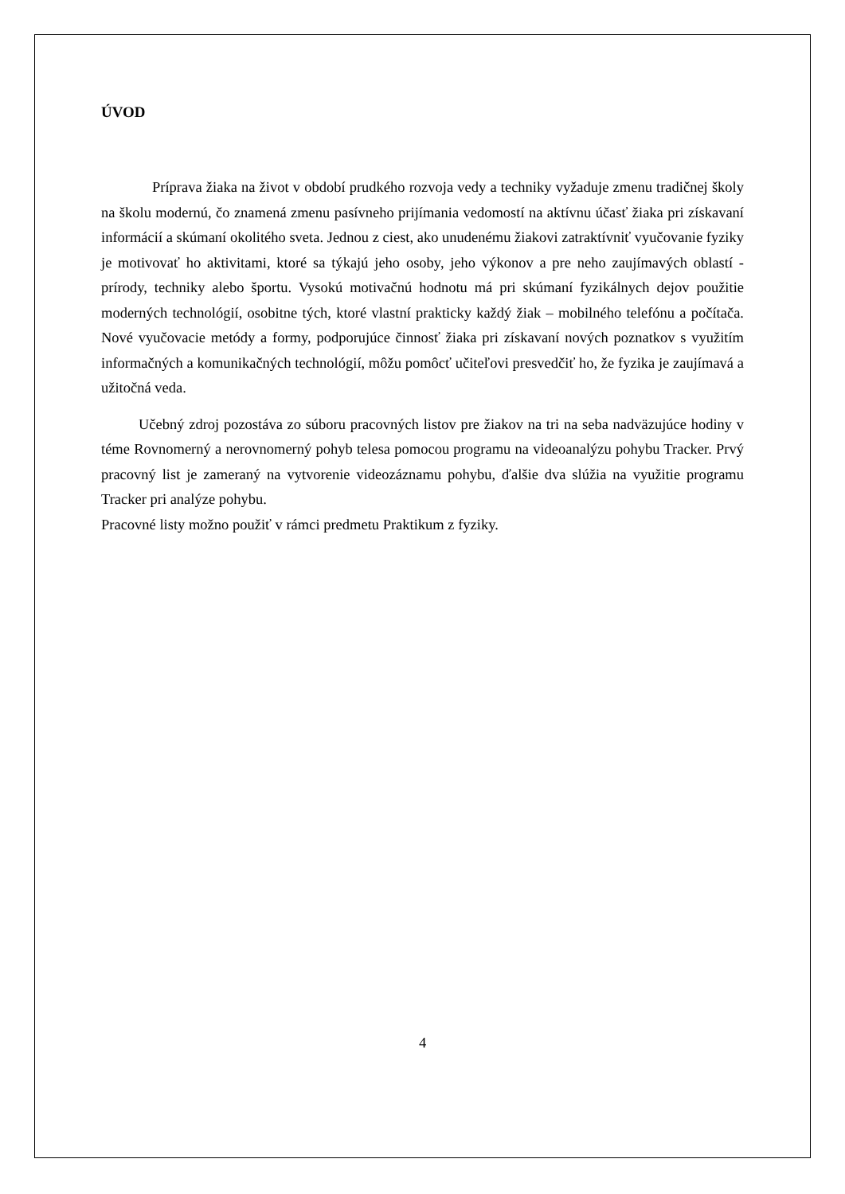ÚVOD
Príprava žiaka na život v období prudkého rozvoja vedy a techniky vyžaduje zmenu tradičnej školy na školu modernú, čo znamená zmenu pasívneho prijímania vedomostí na aktívnu účasť žiaka pri získavaní informácií a skúmaní okolitého sveta. Jednou z ciest, ako unudenému žiakovi zatraktívniť vyučovanie fyziky je motivovať ho aktivitami, ktoré sa týkajú jeho osoby, jeho výkonov a pre neho zaujímavých oblastí - prírody, techniky alebo športu. Vysokú motivačnú hodnotu má pri skúmaní fyzikálnych dejov použitie moderných technológií, osobitne tých, ktoré vlastní prakticky každý žiak – mobilného telefónu a počítača. Nové vyučovacie metódy a formy, podporujúce činnosť žiaka pri získavaní nových poznatkov s využitím informačných a komunikačných technológií, môžu pomôcť učiteľovi presvedčiť ho, že fyzika je zaujímavá a užitočná veda.
Učebný zdroj pozostáva zo súboru pracovných listov pre žiakov na tri na seba nadväzujúce hodiny v téme Rovnomerný a nerovnomerný pohyb telesa pomocou programu na videoanalýzu pohybu Tracker. Prvý pracovný list je zameraný na vytvorenie videozáznamu pohybu, ďalšie dva slúžia na využitie programu Tracker pri analýze pohybu.
Pracovné listy možno použiť v rámci predmetu Praktikum z fyziky.
4